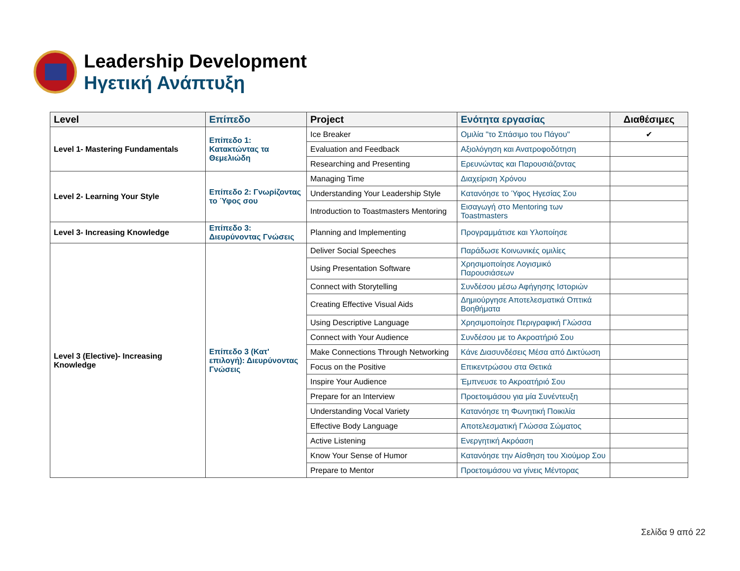Leadership Development
Ηγετική Ανάπτυξη
| Level | Επίπεδο | Project | Ενότητα εργασίας | Διαθέσιμες |
| --- | --- | --- | --- | --- |
| Level 1- Mastering Fundamentals | Επίπεδο 1: Κατακτώντας τα Θεμελιώδη | Ice Breaker | Ομιλία "το Σπάσιμο του Πάγου" | ✔ |
| | | Evaluation and Feedback | Αξιολόγηση και Ανατροφοδότηση | |
| | | Researching and Presenting | Ερευνώντας και Παρουσιάζοντας | |
| Level 2- Learning Your Style | Επίπεδο 2: Γνωρίζοντας το Ύφος σου | Managing Time | Διαχείριση Χρόνου | |
| | | Understanding Your Leadership Style | Κατανόησε το Ύφος Ηγεσίας Σου | |
| | | Introduction to Toastmasters Mentoring | Εισαγωγή στο Mentoring των Toastmasters | |
| Level 3- Increasing Knowledge | Επίπεδο 3: Διευρύνοντας Γνώσεις | Planning and Implementing | Προγραμμάτισε και Υλοποίησε | |
| Level 3 (Elective)- Increasing Knowledge | Επίπεδο 3 (Κατ' επιλογή): Διευρύνοντας Γνώσεις | Deliver Social Speeches | Παράδωσε Κοινωνικές ομιλίες | |
| | | Using Presentation Software | Χρησιμοποίησε Λογισμικό Παρουσιάσεων | |
| | | Connect with Storytelling | Συνδέσου μέσω Αφήγησης Ιστοριών | |
| | | Creating Effective Visual Aids | Δημιούργησε Αποτελεσματικά Οπτικά Βοηθήματα | |
| | | Using Descriptive Language | Χρησιμοποίησε Περιγραφική Γλώσσα | |
| | | Connect with Your Audience | Συνδέσου με το Ακροατήριό Σου | |
| | | Make Connections Through Networking | Κάνε Διασυνδέσεις Μέσα από Δικτύωση | |
| | | Focus on the Positive | Επικεντρώσου στα Θετικά | |
| | | Inspire Your Audience | Έμπνευσε το Ακροατήριό Σου | |
| | | Prepare for an Interview | Προετοιμάσου για μία Συνέντευξη | |
| | | Understanding Vocal Variety | Κατανόησε τη Φωνητική Ποικιλία | |
| | | Effective Body Language | Αποτελεσματική Γλώσσα Σώματος | |
| | | Active Listening | Ενεργητική Ακρόαση | |
| | | Know Your Sense of Humor | Κατανόησε την Αίσθηση του Χιούμορ Σου | |
| | | Prepare to Mentor | Προετοιμάσου να γίνεις Μέντορας | |
Σελίδα 9 από 22